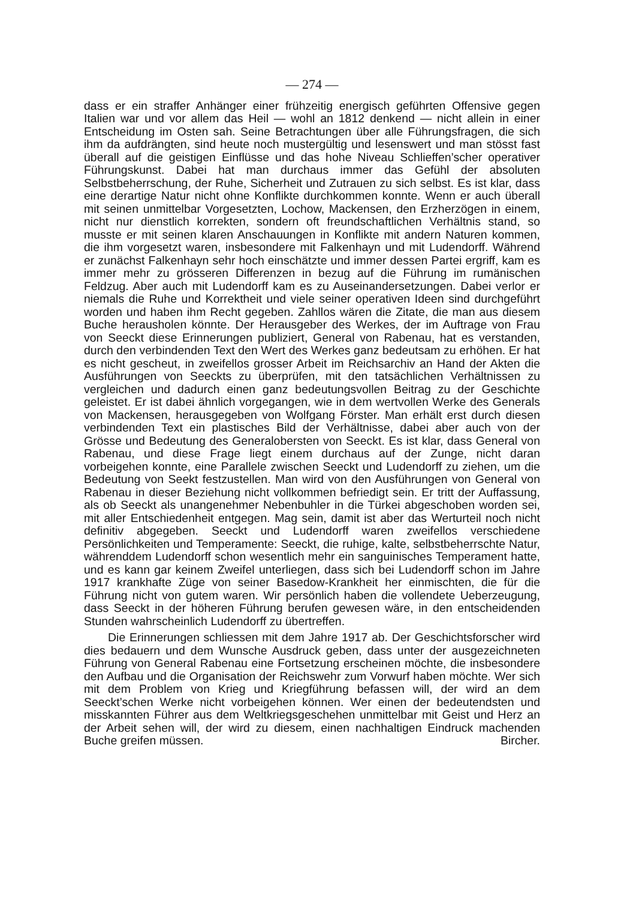— 274 —
dass er ein straffer Anhänger einer frühzeitig energisch geführten Offensive gegen Italien war und vor allem das Heil — wohl an 1812 denkend — nicht allein in einer Entscheidung im Osten sah. Seine Betrachtungen über alle Führungsfragen, die sich ihm da aufdrängten, sind heute noch mustergültig und lesenswert und man stösst fast überall auf die geistigen Einflüsse und das hohe Niveau Schlieffen’scher operativer Führungskunst. Dabei hat man durchaus immer das Gefühl der absoluten Selbstbeherrschung, der Ruhe, Sicherheit und Zutrauen zu sich selbst. Es ist klar, dass eine derartige Natur nicht ohne Konflikte durchkommen konnte. Wenn er auch überall mit seinen unmittelbar Vorgesetzten, Lochow, Mackensen, den Erzherzögen in einem, nicht nur dienstlich korrekten, sondern oft freundschaftlichen Verhältnis stand, so musste er mit seinen klaren Anschauungen in Konflikte mit andern Naturen kommen, die ihm vorgesetzt waren, insbesondere mit Falkenhayn und mit Ludendorff. Während er zunächst Falkenhayn sehr hoch einschätzte und immer dessen Partei ergriff, kam es immer mehr zu grösseren Differenzen in bezug auf die Führung im rumänischen Feldzug. Aber auch mit Ludendorff kam es zu Auseinandersetzungen. Dabei verlor er niemals die Ruhe und Korrektheit und viele seiner operativen Ideen sind durchgeführt worden und haben ihm Recht gegeben. Zahllos wären die Zitate, die man aus diesem Buche herausholen könnte. Der Herausgeber des Werkes, der im Auftrage von Frau von Seeckt diese Erinnerungen publiziert, General von Rabenau, hat es verstanden, durch den verbindenden Text den Wert des Werkes ganz bedeutsam zu erhöhen. Er hat es nicht gescheut, in zweifellos grosser Arbeit im Reichsarchiv an Hand der Akten die Ausführungen von Seeckts zu überprüfen, mit den tatsächlichen Verhältnissen zu vergleichen und dadurch einen ganz bedeutungsvollen Beitrag zu der Geschichte geleistet. Er ist dabei ähnlich vorgegangen, wie in dem wertvollen Werke des Generals von Mackensen, herausgegeben von Wolfgang Förster. Man erhält erst durch diesen verbindenden Text ein plastisches Bild der Verhältnisse, dabei aber auch von der Grösse und Bedeutung des Generalobersten von Seeckt. Es ist klar, dass General von Rabenau, und diese Frage liegt einem durchaus auf der Zunge, nicht daran vorbeigehen konnte, eine Parallele zwischen Seeckt und Ludendorff zu ziehen, um die Bedeutung von Seekt festzustellen. Man wird von den Ausführungen von General von Rabenau in dieser Beziehung nicht vollkommen befriedigt sein. Er tritt der Auffassung, als ob Seeckt als unangenehmer Nebenbuhler in die Türkei abgeschoben worden sei, mit aller Entschiedenheit entgegen. Mag sein, damit ist aber das Werturteil noch nicht definitiv abgegeben. Seeckt und Ludendorff waren zweifellos verschiedene Persönlichkeiten und Temperamente: Seeckt, die ruhige, kalte, selbstbeherrschte Natur, währenddem Ludendorff schon wesentlich mehr ein sanguinisches Temperament hatte, und es kann gar keinem Zweifel unterliegen, dass sich bei Ludendorff schon im Jahre 1917 krankhafte Züge von seiner Basedow-Krankheit her einmischten, die für die Führung nicht von gutem waren. Wir persönlich haben die vollendete Ueberzeugung, dass Seeckt in der höheren Führung berufen gewesen wäre, in den entscheidenden Stunden wahrscheinlich Ludendorff zu übertreffen.
Die Erinnerungen schliessen mit dem Jahre 1917 ab. Der Geschichtsforscher wird dies bedauern und dem Wunsche Ausdruck geben, dass unter der ausgezeichneten Führung von General Rabenau eine Fortsetzung erscheinen möchte, die insbesondere den Aufbau und die Organisation der Reichswehr zum Vorwurf haben möchte. Wer sich mit dem Problem von Krieg und Kriegführung befassen will, der wird an dem Seeckt’schen Werke nicht vorbeigehen können. Wer einen der bedeutendsten und misskannten Führer aus dem Weltkriegsgeschehen unmittelbar mit Geist und Herz an der Arbeit sehen will, der wird zu diesem, einen nachhaltigen Eindruck machenden Buche greifen müssen. Bircher.